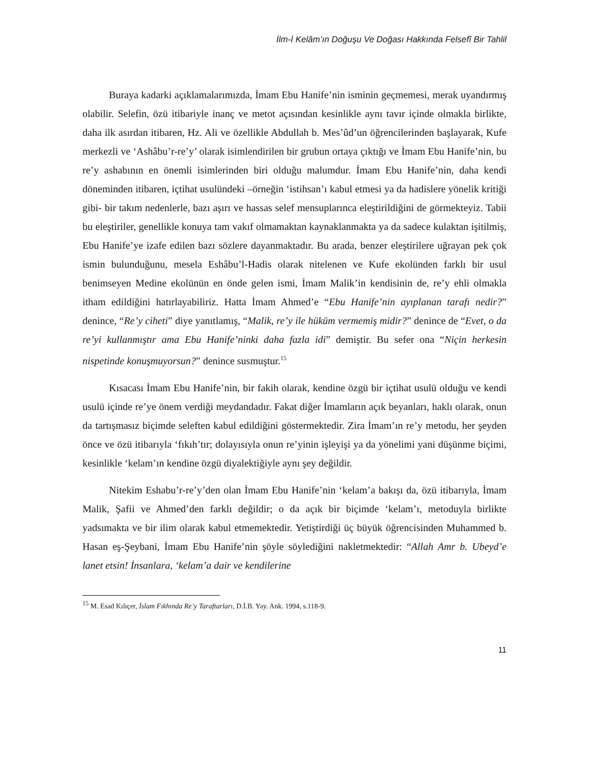İlm-İ Kelâm’ın Doğuşu Ve Doğası Hakkında Felsefî Bir Tahlil
Buraya kadarki açıklamalarımızda, İmam Ebu Hanife’nin isminin geçmemesi, merak uyandırmış olabilir. Selefin, özü itibariyle inanç ve metot açısından kesinlikle aynı tavır içinde olmakla birlikte, daha ilk asırdan itibaren, Hz. Ali ve özellikle Abdullah b. Mes’ûd’un öğrencilerinden başlayarak, Kufe merkezli ve ‘Ashâbu’r-re’y’ olarak isimlendirilen bir grubun ortaya çıktığı ve İmam Ebu Hanife’nin, bu re’y ashabının en önemli isimlerinden biri olduğu malumdur. İmam Ebu Hanife’nin, daha kendi döneminden itibaren, içtihat usulündeki –örneğin ‘istihsan’ı kabul etmesi ya da hadislere yönelik kritiği gibi- bir takım nedenlerle, bazı aşırı ve hassas selef mensuplarınca eleştirildiğini de görmekteyiz. Tabii bu eleştiriler, genellikle konuya tam vakıf olmamaktan kaynaklanmakta ya da sadece kulaktan işitilmiş, Ebu Hanife’ye izafe edilen bazı sözlere dayanmaktadır. Bu arada, benzer eleştirilere uğrayan pek çok ismin bulunduğunu, mesela Eshâbu’l-Hadis olarak nitelenen ve Kufe ekolünden farklı bir usul benimseyen Medine ekolünün en önde gelen ismi, İmam Malik’in kendisinin de, re’y ehli olmakla itham edildiğini hatırlayabiliriz. Hatta İmam Ahmed’e “Ebu Hanife’nin ayıplanan tarafı nedir?” denince, “Re’y ciheti” diye yanıtlamış, “Malik, re’y ile hüküm vermemiş midir?” denince de “Evet, o da re’yi kullanmıştır ama Ebu Hanife’ninki daha fazla idi” demiştir. Bu sefer ona “Niçin herkesin nispetinde konuşmuyorsun?” denince susmuştur.<sup>15</sup>
Kısacası İmam Ebu Hanife’nin, bir fakih olarak, kendine özgü bir içtihat usulü olduğu ve kendi usulü içinde re’ye önem verdiği meydandadır. Fakat diğer İmamların açık beyanları, haklı olarak, onun da tartışmasız biçimde seleften kabul edildiğini göstermektedir. Zira İmam’ın re’y metodu, her şeyden önce ve özü itibarıyla ‘fıkıh’tır; dolayısıyla onun re’yinin işleyişi ya da yönelimi yani düşünme biçimi, kesinlikle ‘kelam’ın kendine özgü diyalektiğiyle aynı şey değildir.
Nitekim Eshabu’r-re’y’den olan İmam Ebu Hanife’nin ‘kelam’a bakışı da, özü itibarıyla, İmam Malik, Şafii ve Ahmed’den farklı değildir; o da açık bir biçimde ‘kelam’ı, metoduyla birlikte yadsımakta ve bir ilim olarak kabul etmemektedir. Yetiştirdiği üç büyük öğrencisinden Muhammed b. Hasan eş-Şeybani, İmam Ebu Hanife’nin şöyle söylediğini nakletmektedir: “Allah Amr b. Ubeyd’e lanet etsin! İnsanlara, ‘kelam’a dair ve kendilerine
<sup>15</sup> M. Esad Kılıçer, İslam Fıkhında Re’y Taraftarları, D.İ.B. Yay. Ank. 1994, s.118-9.
11